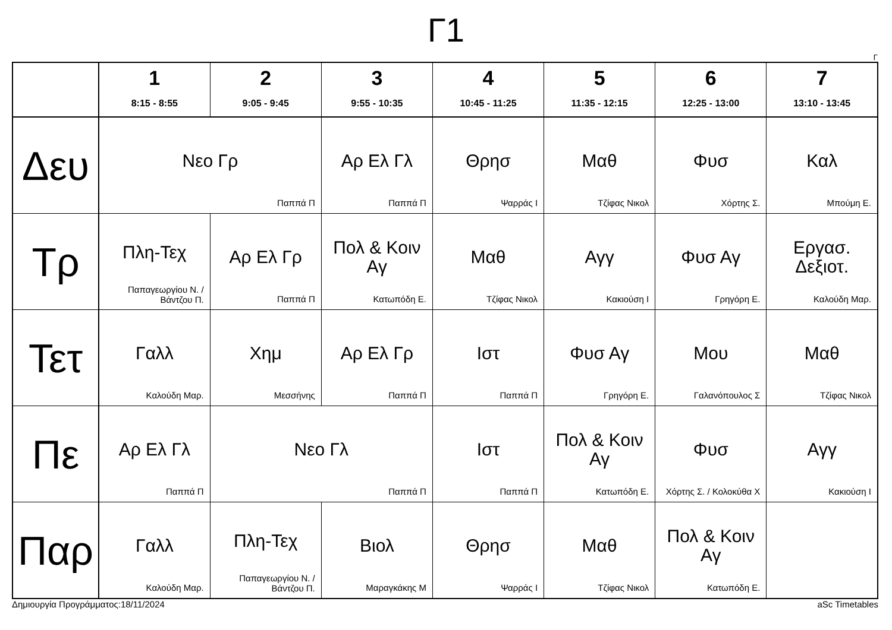Γ1
Γ
| | 1 8:15 - 8:55 | 2 9:05 - 9:45 | 3 9:55 - 10:35 | 4 10:45 - 11:25 | 5 11:35 - 12:15 | 6 12:25 - 13:00 | 7 13:10 - 13:45 |
| --- | --- | --- | --- | --- | --- | --- | --- |
| Δευ | Νεο Γρ Παππά Π | | Αρ Ελ Γλ Παππά Π | Θρησ Ψαρράς Ι | Μαθ Τζίφας Νικολ | Φυσ Χόρτης Σ. | Καλ Μπούμη Ε. |
| Τρ | Πλη-Τεχ Παπαγεωργίου Ν. / Βάντζου Π. | Αρ Ελ Γρ Παππά Π | Πολ & Κοιν Αγ Κατωπόδη Ε. | Μαθ Τζίφας Νικολ | Αγγ Κακιούση Ι | Φυσ Αγ Γρηγόρη Ε. | Εργασ. Δεξιοτ. Καλούδη Μαρ. |
| Τετ | Γαλλ Καλούδη Μαρ. | Χημ Μεσσήνης | Αρ Ελ Γρ Παππά Π | Ιστ Παππά Π | Φυσ Αγ Γρηγόρη Ε. | Μου Γαλανόπουλος Σ | Μαθ Τζίφας Νικολ |
| Πε | Αρ Ελ Γλ Παππά Π | Νεο Γλ Παππά Π | | Ιστ Παππά Π | Πολ & Κοιν Αγ Κατωπόδη Ε. | Φυσ Χόρτης Σ. / Κολοκύθα Χ | Αγγ Κακιούση Ι |
| Παρ | Γαλλ Καλούδη Μαρ. | Πλη-Τεχ Παπαγεωργίου Ν. / Βάντζου Π. | Βιολ Μαραγκάκης Μ | Θρησ Ψαρράς Ι | Μαθ Τζίφας Νικολ | Πολ & Κοιν Αγ Κατωπόδη Ε. | |
Δημιουργία Προγράμματος:18/11/2024 aSc Timetables